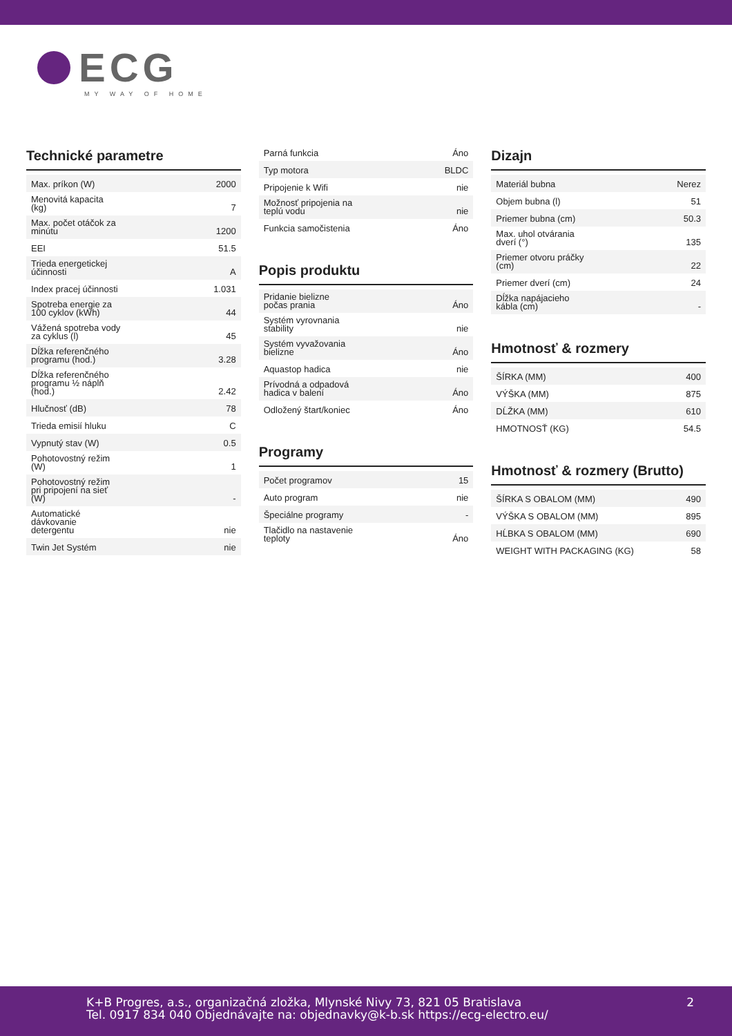ECG
MY WAY OF HOME
Technické parametre
| Max. príkon (W) | 2000 |
| Menovitá kapacita (kg) | 7 |
| Max. počet otáčok za minútu | 1200 |
| EEI | 51.5 |
| Trieda energetickej účinnosti | A |
| Index pracej účinnosti | 1.031 |
| Spotreba energie za 100 cyklov (kWh) | 44 |
| Vážená spotreba vody za cyklus (l) | 45 |
| Dĺžka referenčného programu (hod.) | 3.28 |
| Dĺžka referenčného programu ½ náplň (hod.) | 2.42 |
| Hlučnosť (dB) | 78 |
| Trieda emisií hluku | C |
| Vypnutý stav (W) | 0.5 |
| Pohotovostný režim (W) | 1 |
| Pohotovostný režim pri pripojení na sieť (W) | - |
| Automatické dávkovanie detergentu | nie |
| Twin Jet Systém | nie |
| Parná funkcia | Áno |
| Typ motora | BLDC |
| Pripojenie k Wifi | nie |
| Možnosť pripojenia na teplú vodu | nie |
| Funkcia samočistenia | Áno |
Popis produktu
| Pridanie bielizne počas prania | Áno |
| Systém vyrovnania stability | nie |
| Systém vyvažovania bielizne | Áno |
| Aquastop hadica | nie |
| Prívodná a odpadová hadica v balení | Áno |
| Odložený štart/koniec | Áno |
Programy
| Počet programov | 15 |
| Auto program | nie |
| Špeciálne programy | - |
| Tlačidlo na nastavenie teploty | Áno |
Dizajn
| Materiál bubna | Nerez |
| Objem bubna (l) | 51 |
| Priemer bubna (cm) | 50.3 |
| Max. uhol otvárania dverí (°) | 135 |
| Priemer otvoru práčky (cm) | 22 |
| Priemer dverí (cm) | 24 |
| Dĺžka napájacieho kábla (cm) | - |
Hmotnosť & rozmery
| ŠÍRKA (MM) | 400 |
| VÝŠKA (MM) | 875 |
| DĹŽKA (MM) | 610 |
| HMOTNOSŤ (KG) | 54.5 |
Hmotnosť & rozmery (Brutto)
| ŠÍRKA S OBALOM (MM) | 490 |
| VÝŠKA S OBALOM (MM) | 895 |
| HĹBKA S OBALOM (MM) | 690 |
| WEIGHT WITH PACKAGING (KG) | 58 |
K+B Progres, a.s., organizačná zložka, Mlynské Nivy 73, 821 05 Bratislava
Tel. 0917 834 040 Objednávajte na: objednavky@k-b.sk https://ecg-electro.eu/
2